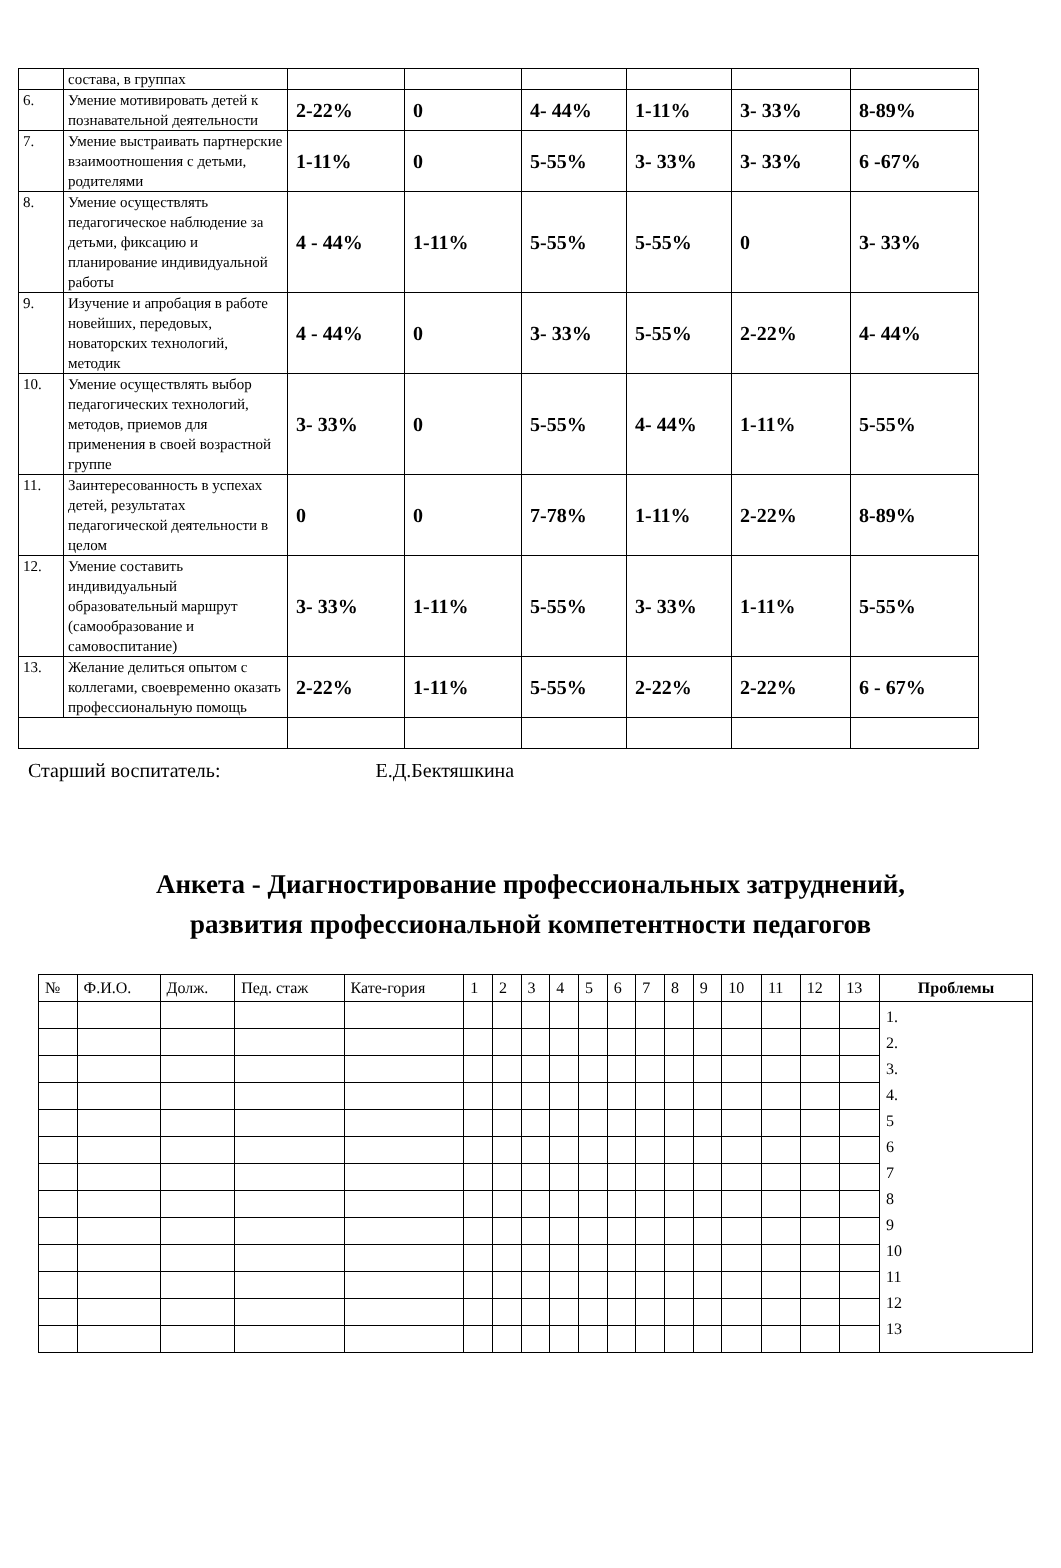| | состава, в группах | | | | | | |
| 6. | Умение мотивировать детей к познавательной деятельности | 2-22% | 0 | 4- 44% | 1-11% | 3- 33% | 8-89% |
| 7. | Умение выстраивать партнерские взаимоотношения с детьми, родителями | 1-11% | 0 | 5-55% | 3- 33% | 3- 33% | 6 -67% |
| 8. | Умение осуществлять педагогическое наблюдение за детьми, фиксацию и планирование индивидуальной работы | 4 - 44% | 1-11% | 5-55% | 5-55% | 0 | 3- 33% |
| 9. | Изучение и апробация в работе новейших, передовых, новаторских технологий, методик | 4 - 44% | 0 | 3- 33% | 5-55% | 2-22% | 4- 44% |
| 10. | Умение осуществлять выбор педагогических технологий, методов, приемов для применения в своей возрастной группе | 3- 33% | 0 | 5-55% | 4- 44% | 1-11% | 5-55% |
| 11. | Заинтересованность в успехах детей, результатах педагогической деятельности в целом | 0 | 0 | 7-78% | 1-11% | 2-22% | 8-89% |
| 12. | Умение составить индивидуальный образовательный маршрут (самообразование и самовоспитание) | 3- 33% | 1-11% | 5-55% | 3- 33% | 1-11% | 5-55% |
| 13. | Желание делиться опытом с коллегами, своевременно оказать профессиональную помощь | 2-22% | 1-11% | 5-55% | 2-22% | 2-22% | 6 - 67% |
Старший воспитатель: Е.Д.Бектяшкина
Анкета - Диагностирование профессиональных затруднений,
развития профессиональной компетентности педагогов
| № | Ф.И.О. | Долж. | Пед. стаж | Кате-гория | 1 | 2 | 3 | 4 | 5 | 6 | 7 | 8 | 9 | 10 | 11 | 12 | 13 | Проблемы |
| --- | --- | --- | --- | --- | --- | --- | --- | --- | --- | --- | --- | --- | --- | --- | --- | --- | --- | --- |
| | | | | | | | | | | | | | | | | | | 1. 2. 3. 4. 5 6 7 8 9 10 11 12 13 |